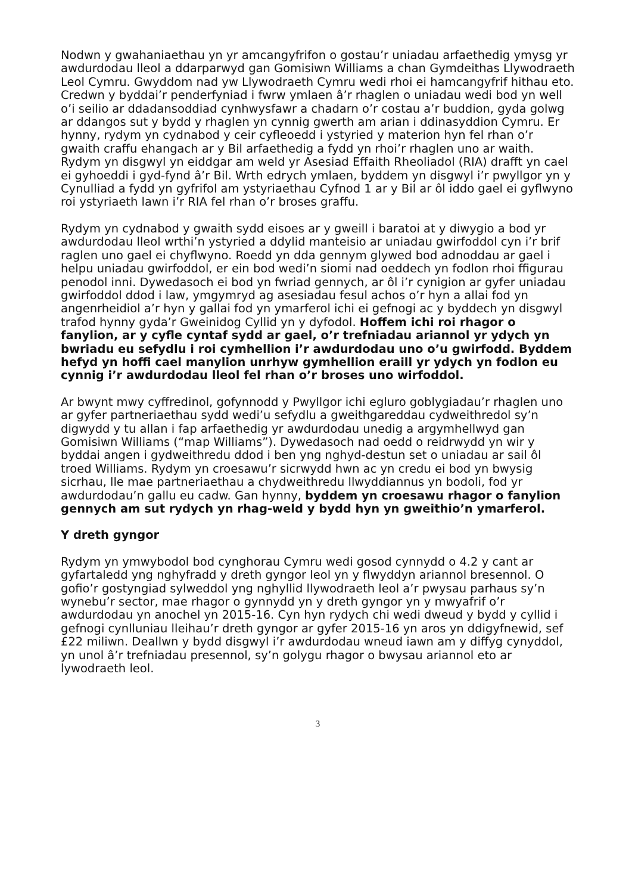Nodwn y gwahaniaethau yn yr amcangyfrifon o gostau’r uniadau arfaethedig ymysg yr awdurdodau lleol a ddarparwyd gan Gomisiwn Williams a chan Gymdeithas Llywodraeth Leol Cymru. Gwyddom nad yw Llywodraeth Cymru wedi rhoi ei hamcangyfrif hithau eto. Credwn y byddai’r penderfyniad i fwrw ymlaen â’r rhaglen o uniadau wedi bod yn well o’i seilio ar ddadansoddiad cynhwysfawr a chadarn o’r costau a’r buddion, gyda golwg ar ddangos sut y bydd y rhaglen yn cynnig gwerth am arian i ddinasyddion Cymru. Er hynny, rydym yn cydnabod y ceir cyfleoedd i ystyried y materion hyn fel rhan o’r gwaith craffu ehangach ar y Bil arfaethedig a fydd yn rhoi’r rhaglen uno ar waith. Rydym yn disgwyl yn eiddgar am weld yr Asesiad Effaith Rheoliadol (RIA) drafft yn cael ei gyhoeddi i gyd-fynd â’r Bil. Wrth edrych ymlaen, byddem yn disgwyl i’r pwyllgor yn y Cynulliad a fydd yn gyfrifol am ystyriaethau Cyfnod 1 ar y Bil ar ôl iddo gael ei gyflwyno roi ystyriaeth lawn i’r RIA fel rhan o’r broses graffu.
Rydym yn cydnabod y gwaith sydd eisoes ar y gweill i baratoi at y diwygio a bod yr awdurdodau lleol wrthi’n ystyried a ddylid manteisio ar uniadau gwirfoddol cyn i’r brif raglen uno gael ei chyflwyno. Roedd yn dda gennym glywed bod adnoddau ar gael i helpu uniadau gwirfoddol, er ein bod wedi’n siomi nad oeddech yn fodlon rhoi ffigurau penodol inni. Dywedasoch ei bod yn fwriad gennych, ar ôl i’r cynigion ar gyfer uniadau gwirfoddol ddod i law, ymgymryd ag asesiadau fesul achos o’r hyn a allai fod yn angenrheidiol a’r hyn y gallai fod yn ymarferol ichi ei gefnogi ac y byddech yn disgwyl trafod hynny gyda’r Gweinidog Cyllid yn y dyfodol. Hoffem ichi roi rhagor o fanylion, ar y cyfle cyntaf sydd ar gael, o’r trefniadau ariannol yr ydych yn bwriadu eu sefydlu i roi cymhellion i’r awdurdodau uno o’u gwirfodd. Byddem hefyd yn hoffi cael manylion unrhyw gymhellion eraill yr ydych yn fodlon eu cynnig i’r awdurdodau lleol fel rhan o’r broses uno wirfoddol.
Ar bwynt mwy cyffredinol, gofynnodd y Pwyllgor ichi egluro goblygiadau’r rhaglen uno ar gyfer partneriaethau sydd wedi’u sefydlu a gweithgareddau cydweithredol sy’n digwydd y tu allan i fap arfaethedig yr awdurdodau unedig a argymhellwyd gan Gomisiwn Williams (“map Williams”). Dywedasoch nad oedd o reidrwydd yn wir y byddai angen i gydweithredu ddod i ben yng nghyd-destun set o uniadau ar sail ôl troed Williams. Rydym yn croesawu’r sicrwydd hwn ac yn credu ei bod yn bwysig sicrhau, lle mae partneriaethau a chydweithredu llwyddiannus yn bodoli, fod yr awdurdodau’n gallu eu cadw. Gan hynny, byddem yn croesawu rhagor o fanylion gennych am sut rydych yn rhag-weld y bydd hyn yn gweithio’n ymarferol.
Y dreth gyngor
Rydym yn ymwybodol bod cynghorau Cymru wedi gosod cynnydd o 4.2 y cant ar gyfartaledd yng nghyfradd y dreth gyngor leol yn y flwyddyn ariannol bresennol. O gofio’r gostyngiad sylweddol yng nghyllid llywodraeth leol a’r pwysau parhaus sy’n wynebu’r sector, mae rhagor o gynnydd yn y dreth gyngor yn y mwyafrif o’r awdurdodau yn anochel yn 2015-16. Cyn hyn rydych chi wedi dweud y bydd y cyllid i gefnogi cynlluniau lleihau’r dreth gyngor ar gyfer 2015-16 yn aros yn ddigyfnewid, sef £22 miliwn. Deallwn y bydd disgwyl i’r awdurdodau wneud iawn am y diffyg cynyddol, yn unol â’r trefniadau presennol, sy’n golygu rhagor o bwysau ariannol eto ar lywodraeth leol.
3